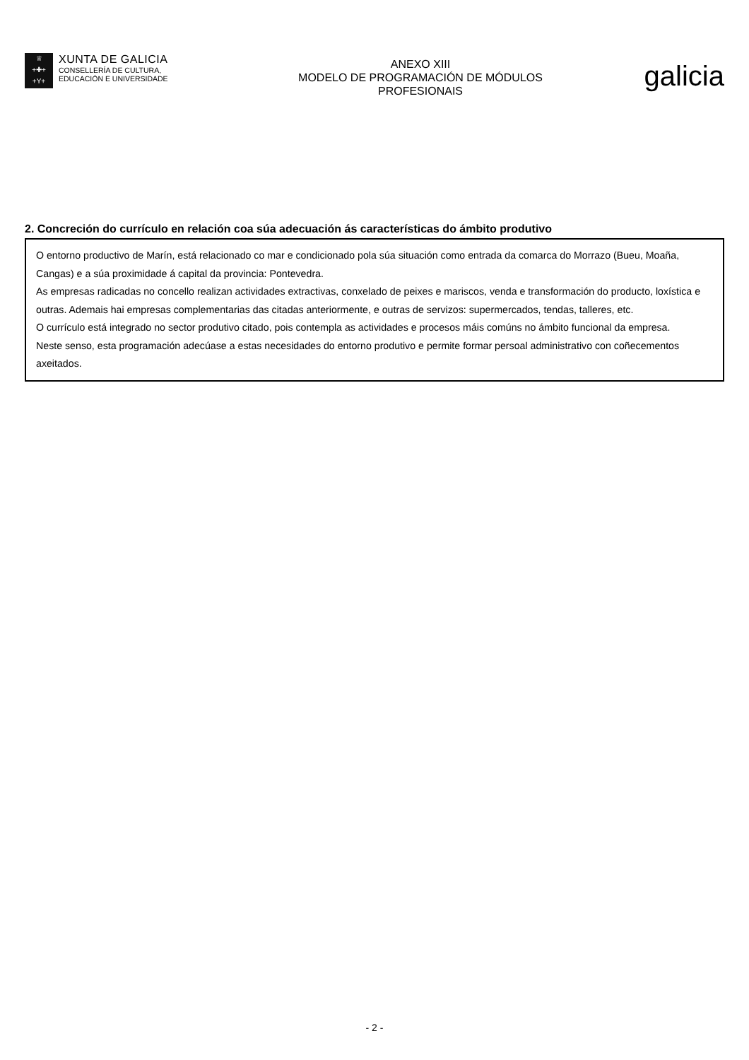♕
+✚+
+Y+
XUNTA DE GALICIA
CONSELLERÍA DE CULTURA,
EDUCACIÓN E UNIVERSIDADE
ANEXO XIII
MODELO DE PROGRAMACIÓN DE MÓDULOS
PROFESIONAIS
galicia
2. Concreción do currículo en relación coa súa adecuación ás características do ámbito produtivo
O entorno productivo de Marín, está relacionado co mar e condicionado pola súa situación como entrada da comarca do Morrazo (Bueu, Moaña, Cangas) e a súa proximidade á capital da provincia: Pontevedra.
As empresas radicadas no concello realizan actividades extractivas, conxelado de peixes e mariscos, venda e transformación do producto, loxística e outras. Ademais hai empresas complementarias das citadas anteriormente, e outras de servizos: supermercados, tendas, talleres, etc.
O currículo está integrado no sector produtivo citado, pois contempla as actividades e procesos máis comúns no ámbito funcional da empresa.
Neste senso, esta programación adecúase a estas necesidades do entorno produtivo e permite formar persoal administrativo con coñecementos axeitados.
- 2 -